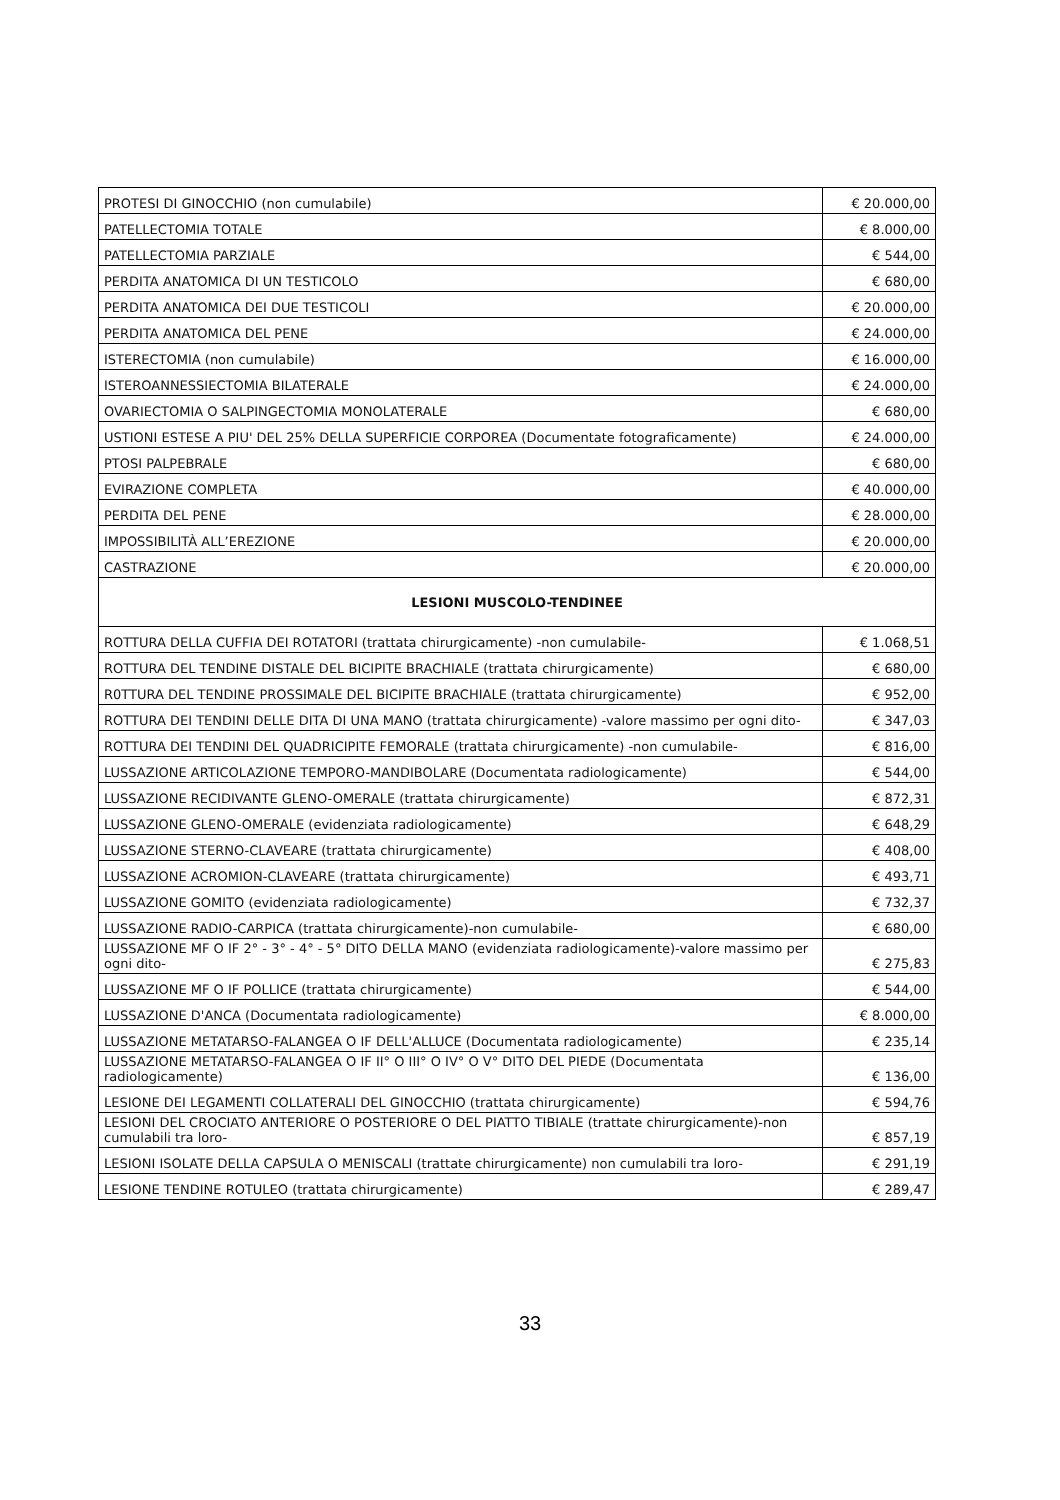| PROTESI DI GINOCCHIO (non cumulabile) | € 20.000,00 |
| PATELLECTOMIA TOTALE | € 8.000,00 |
| PATELLECTOMIA PARZIALE | € 544,00 |
| PERDITA ANATOMICA DI UN TESTICOLO | € 680,00 |
| PERDITA ANATOMICA DEI DUE TESTICOLI | € 20.000,00 |
| PERDITA ANATOMICA DEL PENE | € 24.000,00 |
| ISTERECTOMIA (non cumulabile) | € 16.000,00 |
| ISTEROANNESSIECTOMIA BILATERALE | € 24.000,00 |
| OVARIECTOMIA O SALPINGECTOMIA MONOLATERALE | € 680,00 |
| USTIONI ESTESE A PIU' DEL 25% DELLA SUPERFICIE CORPOREA (Documentate fotograficamente) | € 24.000,00 |
| PTOSI PALPEBRALE | € 680,00 |
| EVIRAZIONE COMPLETA | € 40.000,00 |
| PERDITA DEL PENE | € 28.000,00 |
| IMPOSSIBILITÀ ALL’EREZIONE | € 20.000,00 |
| CASTRAZIONE | € 20.000,00 |
| LESIONI MUSCOLO-TENDINEE | |
| ROTTURA DELLA CUFFIA DEI ROTATORI (trattata chirurgicamente) -non cumulabile- | € 1.068,51 |
| ROTTURA DEL TENDINE DISTALE DEL BICIPITE BRACHIALE (trattata chirurgicamente) | € 680,00 |
| R0TTURA DEL TENDINE PROSSIMALE DEL BICIPITE BRACHIALE (trattata chirurgicamente) | € 952,00 |
| ROTTURA DEI TENDINI DELLE DITA DI UNA MANO (trattata chirurgicamente) -valore massimo per ogni dito- | € 347,03 |
| ROTTURA DEI TENDINI DEL QUADRICIPITE FEMORALE (trattata chirurgicamente) -non cumulabile- | € 816,00 |
| LUSSAZIONE ARTICOLAZIONE TEMPORO-MANDIBOLARE (Documentata radiologicamente) | € 544,00 |
| LUSSAZIONE RECIDIVANTE GLENO-OMERALE (trattata chirurgicamente) | € 872,31 |
| LUSSAZIONE GLENO-OMERALE (evidenziata radiologicamente) | € 648,29 |
| LUSSAZIONE STERNO-CLAVEARE (trattata chirurgicamente) | € 408,00 |
| LUSSAZIONE ACROMION-CLAVEARE (trattata chirurgicamente) | € 493,71 |
| LUSSAZIONE GOMITO (evidenziata radiologicamente) | € 732,37 |
| LUSSAZIONE RADIO-CARPICA (trattata chirurgicamente)-non cumulabile- | € 680,00 |
| LUSSAZIONE MF O IF 2° - 3° - 4° - 5° DITO DELLA MANO (evidenziata radiologicamente)-valore massimo per ogni dito- | € 275,83 |
| LUSSAZIONE MF O IF POLLICE (trattata chirurgicamente) | € 544,00 |
| LUSSAZIONE D'ANCA (Documentata radiologicamente) | € 8.000,00 |
| LUSSAZIONE METATARSO-FALANGEA O IF DELL'ALLUCE (Documentata radiologicamente) | € 235,14 |
| LUSSAZIONE METATARSO-FALANGEA O IF II° O III° O IV° O V° DITO DEL PIEDE (Documentata radiologicamente) | € 136,00 |
| LESIONE DEI LEGAMENTI COLLATERALI DEL GINOCCHIO (trattata chirurgicamente) | € 594,76 |
| LESIONI DEL CROCIATO ANTERIORE O POSTERIORE O DEL PIATTO TIBIALE (trattate chirurgicamente)-non cumulabili tra loro- | € 857,19 |
| LESIONI ISOLATE DELLA CAPSULA O MENISCALI (trattate chirurgicamente) non cumulabili tra loro- | € 291,19 |
| LESIONE TENDINE ROTULEO (trattata chirurgicamente) | € 289,47 |
33